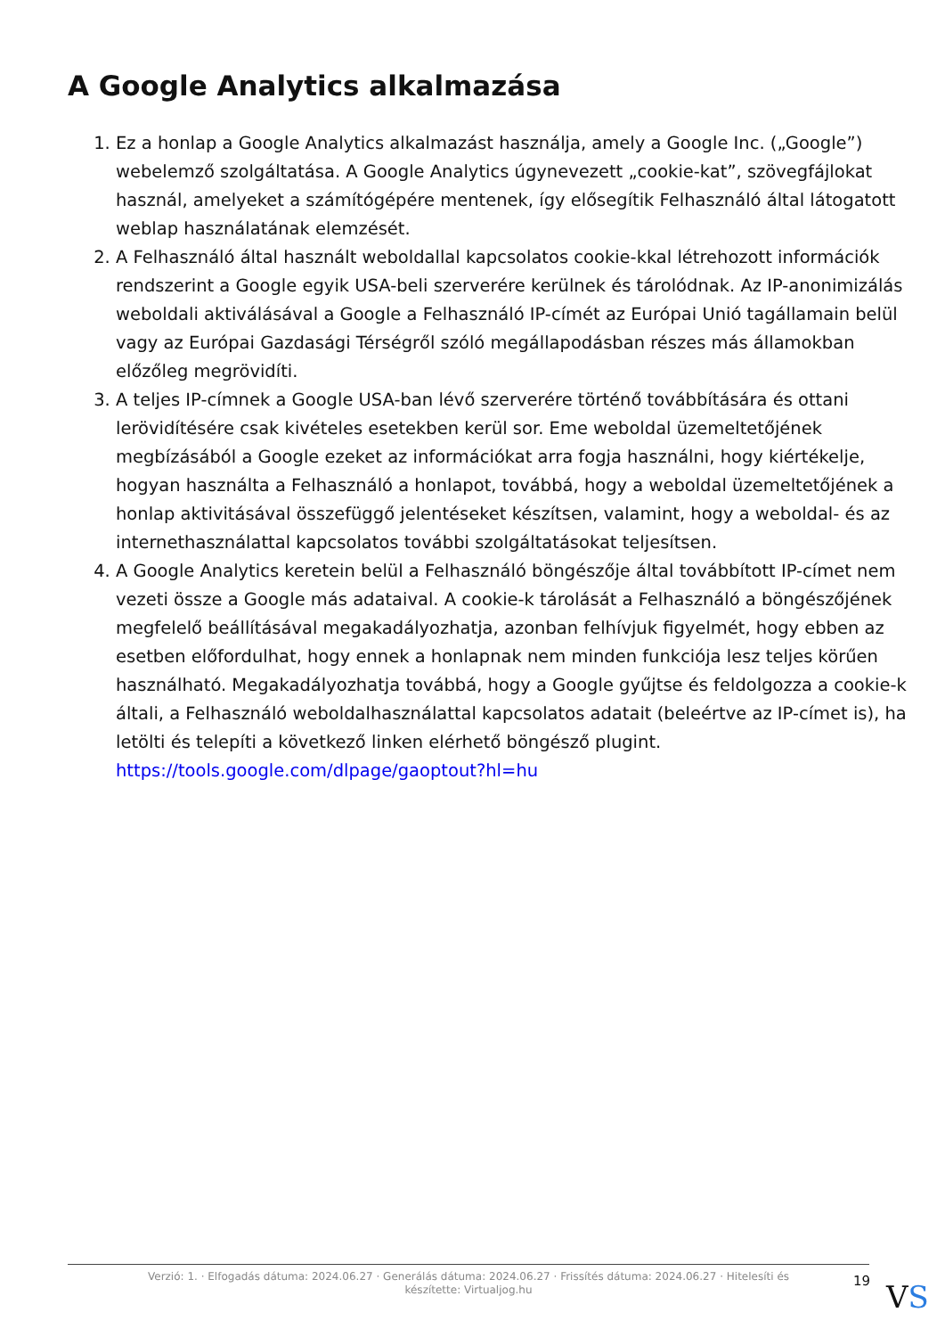A Google Analytics alkalmazása
1. Ez a honlap a Google Analytics alkalmazást használja, amely a Google Inc. („Google”) webelemző szolgáltatása. A Google Analytics úgynevezett „cookie-kat”, szövegfájlokat használ, amelyeket a számítógépére mentenek, így elősegítik Felhasználó által látogatott weblap használatának elemzését.
2. A Felhasználó által használt weboldallal kapcsolatos cookie-kkal létrehozott információk rendszerint a Google egyik USA-beli szerverére kerülnek és tárolódnak. Az IP-anonimizálás weboldali aktiválásával a Google a Felhasználó IP-címét az Európai Unió tagállamain belül vagy az Európai Gazdasági Térségről szóló megállapodásban részes más államokban előzőleg megrövidíti.
3. A teljes IP-címnek a Google USA-ban lévő szerverére történő továbbítására és ottani lerövidítésére csak kivételes esetekben kerül sor. Eme weboldal üzemeltetőjének megbízásából a Google ezeket az információkat arra fogja használni, hogy kiértékelje, hogyan használta a Felhasználó a honlapot, továbbá, hogy a weboldal üzemeltetőjének a honlap aktivitásával összefüggő jelentéseket készítsen, valamint, hogy a weboldal- és az internethasználattal kapcsolatos további szolgáltatásokat teljesítsen.
4. A Google Analytics keretein belül a Felhasználó böngészője által továbbított IP-címet nem vezeti össze a Google más adataival. A cookie-k tárolását a Felhasználó a böngészőjének megfelelő beállításával megakadályozhatja, azonban felhívjuk figyelmét, hogy ebben az esetben előfordulhat, hogy ennek a honlapnak nem minden funkciója lesz teljes körűen használható. Megakadályozhatja továbbá, hogy a Google gyűjtse és feldolgozza a cookie-k általi, a Felhasználó weboldalhasználattal kapcsolatos adatait (beleértve az IP-címet is), ha letölti és telepíti a következő linken elérhető böngésző plugint. https://tools.google.com/dlpage/gaoptout?hl=hu
Verzió: 1. · Elfogadás dátuma: 2024.06.27 · Generálás dátuma: 2024.06.27 · Frissítés dátuma: 2024.06.27 · Hitelesíti és készítette: Virtualjog.hu
19 VS